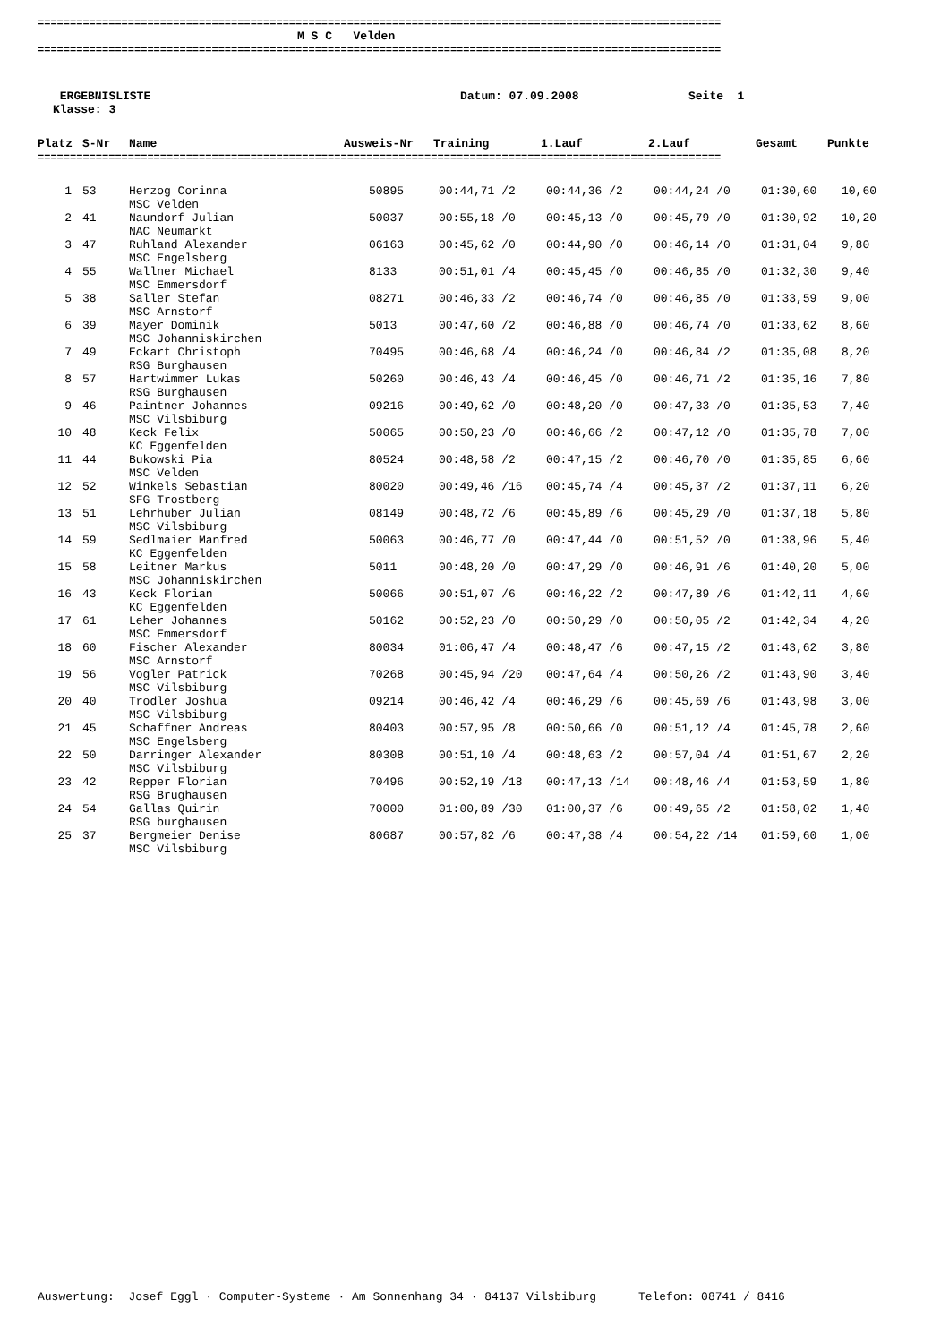==========================================================================================================
M S C Velden
==========================================================================================================
ERGEBNISLISTE
Datum: 07.09.2008
Seite 1
Klasse: 3
| Platz | S-Nr | Name | Ausweis-Nr | Training | 1.Lauf | 2.Lauf | Gesamt | Punkte |
| --- | --- | --- | --- | --- | --- | --- | --- | --- |
==========================================================================================================
| 1 | 53 | Herzog Corinna MSC Velden | 50895 | 00:44,71 /2 | 00:44,36 /2 | 00:44,24 /0 | 01:30,60 | 10,60 |
| 2 | 41 | Naundorf Julian NAC Neumarkt | 50037 | 00:55,18 /0 | 00:45,13 /0 | 00:45,79 /0 | 01:30,92 | 10,20 |
| 3 | 47 | Ruhland Alexander MSC Engelsberg | 06163 | 00:45,62 /0 | 00:44,90 /0 | 00:46,14 /0 | 01:31,04 | 9,80 |
| 4 | 55 | Wallner Michael MSC Emmersdorf | 8133 | 00:51,01 /4 | 00:45,45 /0 | 00:46,85 /0 | 01:32,30 | 9,40 |
| 5 | 38 | Saller Stefan MSC Arnstorf | 08271 | 00:46,33 /2 | 00:46,74 /0 | 00:46,85 /0 | 01:33,59 | 9,00 |
| 6 | 39 | Mayer Dominik MSC Johanniskirchen | 5013 | 00:47,60 /2 | 00:46,88 /0 | 00:46,74 /0 | 01:33,62 | 8,60 |
| 7 | 49 | Eckart Christoph RSG Burghausen | 70495 | 00:46,68 /4 | 00:46,24 /0 | 00:46,84 /2 | 01:35,08 | 8,20 |
| 8 | 57 | Hartwimmer Lukas RSG Burghausen | 50260 | 00:46,43 /4 | 00:46,45 /0 | 00:46,71 /2 | 01:35,16 | 7,80 |
| 9 | 46 | Paintner Johannes MSC Vilsbiburg | 09216 | 00:49,62 /0 | 00:48,20 /0 | 00:47,33 /0 | 01:35,53 | 7,40 |
| 10 | 48 | Keck Felix KC Eggenfelden | 50065 | 00:50,23 /0 | 00:46,66 /2 | 00:47,12 /0 | 01:35,78 | 7,00 |
| 11 | 44 | Bukowski Pia MSC Velden | 80524 | 00:48,58 /2 | 00:47,15 /2 | 00:46,70 /0 | 01:35,85 | 6,60 |
| 12 | 52 | Winkels Sebastian SFG Trostberg | 80020 | 00:49,46 /16 | 00:45,74 /4 | 00:45,37 /2 | 01:37,11 | 6,20 |
| 13 | 51 | Lehrhuber Julian MSC Vilsbiburg | 08149 | 00:48,72 /6 | 00:45,89 /6 | 00:45,29 /0 | 01:37,18 | 5,80 |
| 14 | 59 | Sedlmaier Manfred KC Eggenfelden | 50063 | 00:46,77 /0 | 00:47,44 /0 | 00:51,52 /0 | 01:38,96 | 5,40 |
| 15 | 58 | Leitner Markus MSC Johanniskirchen | 5011 | 00:48,20 /0 | 00:47,29 /0 | 00:46,91 /6 | 01:40,20 | 5,00 |
| 16 | 43 | Keck Florian KC Eggenfelden | 50066 | 00:51,07 /6 | 00:46,22 /2 | 00:47,89 /6 | 01:42,11 | 4,60 |
| 17 | 61 | Leher Johannes MSC Emmersdorf | 50162 | 00:52,23 /0 | 00:50,29 /0 | 00:50,05 /2 | 01:42,34 | 4,20 |
| 18 | 60 | Fischer Alexander MSC Arnstorf | 80034 | 01:06,47 /4 | 00:48,47 /6 | 00:47,15 /2 | 01:43,62 | 3,80 |
| 19 | 56 | Vogler Patrick MSC Vilsbiburg | 70268 | 00:45,94 /20 | 00:47,64 /4 | 00:50,26 /2 | 01:43,90 | 3,40 |
| 20 | 40 | Trodler Joshua MSC Vilsbiburg | 09214 | 00:46,42 /4 | 00:46,29 /6 | 00:45,69 /6 | 01:43,98 | 3,00 |
| 21 | 45 | Schaffner Andreas MSC Engelsberg | 80403 | 00:57,95 /8 | 00:50,66 /0 | 00:51,12 /4 | 01:45,78 | 2,60 |
| 22 | 50 | Darringer Alexander MSC Vilsbiburg | 80308 | 00:51,10 /4 | 00:48,63 /2 | 00:57,04 /4 | 01:51,67 | 2,20 |
| 23 | 42 | Repper Florian RSG Brughausen | 70496 | 00:52,19 /18 | 00:47,13 /14 | 00:48,46 /4 | 01:53,59 | 1,80 |
| 24 | 54 | Gallas Quirin RSG burghausen | 70000 | 01:00,89 /30 | 01:00,37 /6 | 00:49,65 /2 | 01:58,02 | 1,40 |
| 25 | 37 | Bergmeier Denise MSC Vilsbiburg | 80687 | 00:57,82 /6 | 00:47,38 /4 | 00:54,22 /14 | 01:59,60 | 1,00 |
Auswertung: Josef Eggl · Computer-Systeme · Am Sonnenhang 34 · 84137 Vilsbiburg Telefon: 08741 / 8416